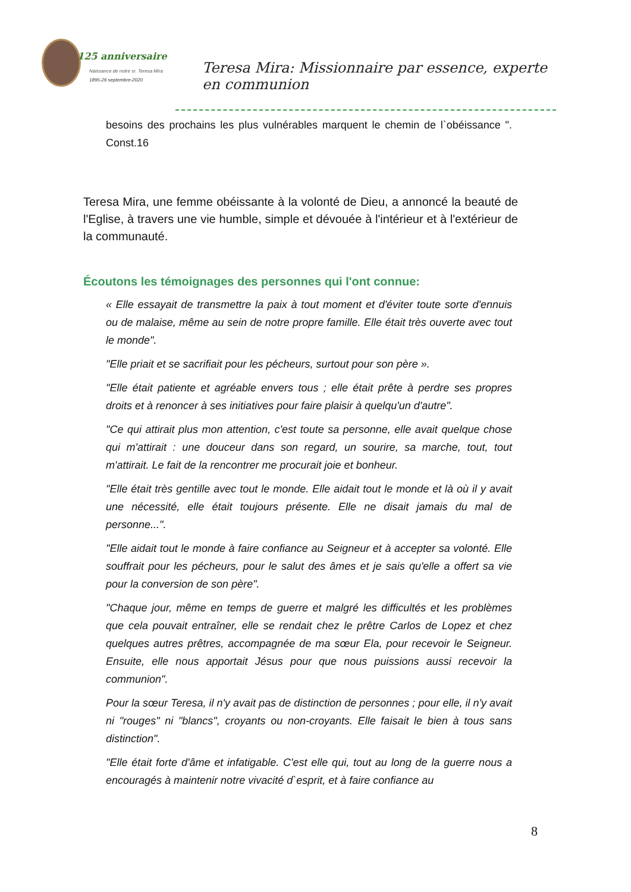125 anniversaire
Naissance de notre sr. Teresa Mira
1895-26 septembre-2020
Teresa Mira: Missionnaire par essence, experte en communion
besoins des prochains les plus vulnérables marquent le chemin de l`obéissance ". Const.16
Teresa Mira, une femme obéissante à la volonté de Dieu, a annoncé la beauté de l'Eglise, à travers une vie humble, simple et dévouée à l'intérieur et à l'extérieur de la communauté.
Écoutons les témoignages des personnes qui l'ont connue:
« Elle essayait de transmettre la paix à tout moment et d'éviter toute sorte d'ennuis ou de malaise, même au sein de notre propre famille. Elle était très ouverte avec tout le monde".
"Elle priait et se sacrifiait pour les pécheurs, surtout pour son père ».
"Elle était patiente et agréable envers tous ; elle était prête à perdre ses propres droits et à renoncer à ses initiatives pour faire plaisir à quelqu'un d'autre".
"Ce qui attirait plus mon attention, c'est toute sa personne, elle avait quelque chose qui m'attirait : une douceur dans son regard, un sourire, sa marche, tout, tout m'attirait. Le fait de la rencontrer me procurait joie et bonheur.
"Elle était très gentille avec tout le monde. Elle aidait tout le monde et là où il y avait une nécessité, elle était toujours présente. Elle ne disait jamais du mal de personne...".
"Elle aidait tout le monde à faire confiance au Seigneur et à accepter sa volonté. Elle souffrait pour les pécheurs, pour le salut des âmes et je sais qu'elle a offert sa vie pour la conversion de son père".
"Chaque jour, même en temps de guerre et malgré les difficultés et les problèmes que cela pouvait entraîner, elle se rendait chez le prêtre Carlos de Lopez et chez quelques autres prêtres, accompagnée de ma sœur Ela, pour recevoir le Seigneur. Ensuite, elle nous apportait Jésus pour que nous puissions aussi recevoir la communion".
Pour la sœur Teresa, il n'y avait pas de distinction de personnes ; pour elle, il n'y avait ni "rouges" ni "blancs", croyants ou non-croyants. Elle faisait le bien à tous sans distinction".
"Elle était forte d'âme et infatigable. C'est elle qui, tout au long de la guerre nous a encouragés à maintenir notre vivacité d`esprit, et à faire confiance au
8